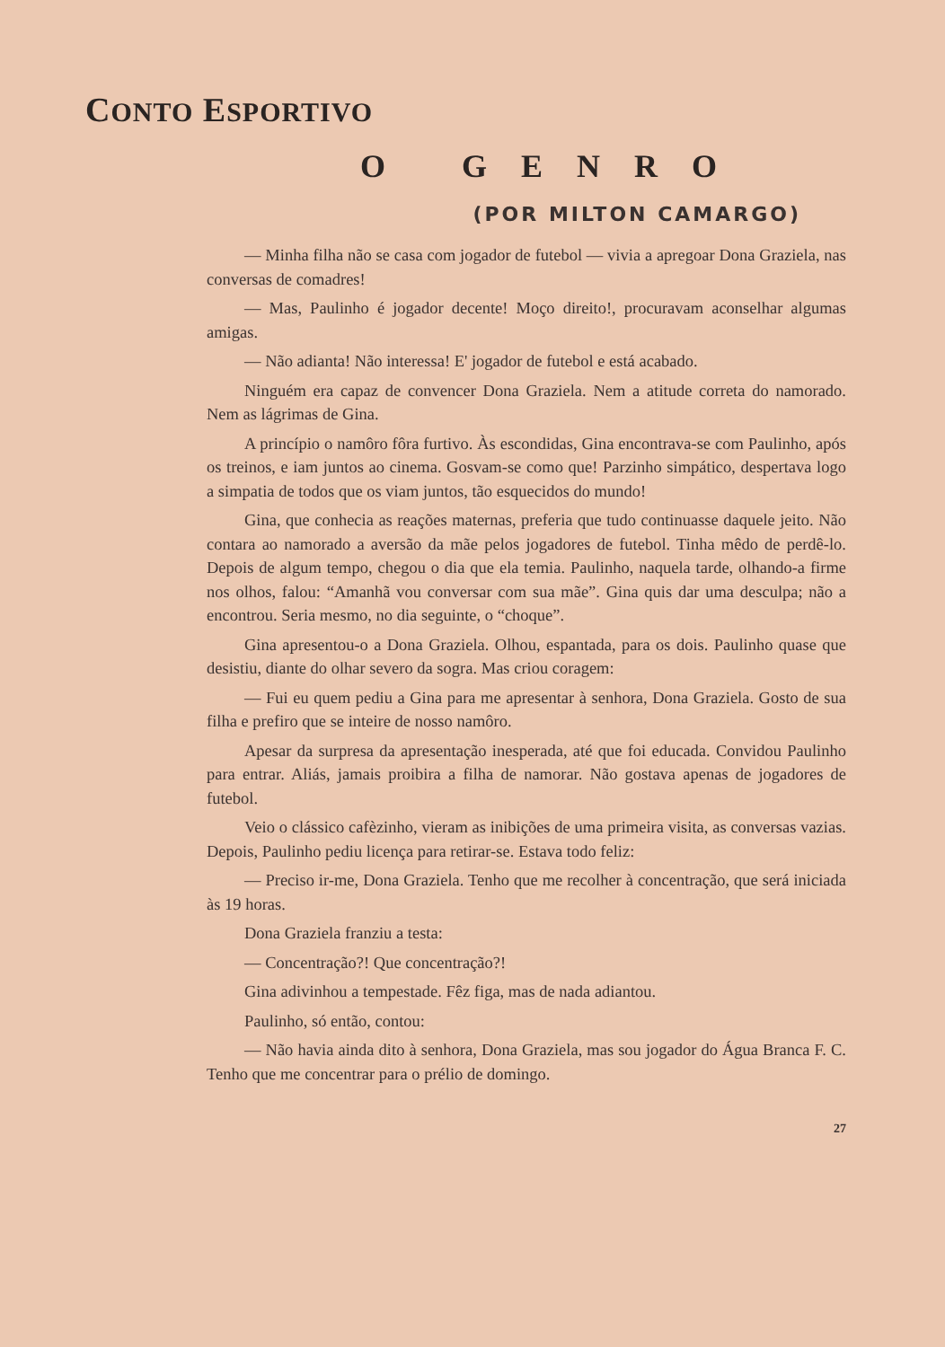CONTO ESPORTIVO
O GENRO
(POR MILTON CAMARGO)
— Minha filha não se casa com jogador de futebol — vivia a apregoar Dona Graziela, nas conversas de comadres!
— Mas, Paulinho é jogador decente! Moço direito!, procuravam aconselhar algumas amigas.
— Não adianta! Não interessa! E' jogador de futebol e está acabado.
Ninguém era capaz de convencer Dona Graziela. Nem a atitude correta do namorado. Nem as lágrimas de Gina.
A princípio o namôro fôra furtivo. Às escondidas, Gina encontrava-se com Paulinho, após os treinos, e iam juntos ao cinema. Gosvam-se como que! Parzinho simpático, despertava logo a simpatia de todos que os viam juntos, tão esquecidos do mundo!
Gina, que conhecia as reações maternas, preferia que tudo continuasse daquele jeito. Não contara ao namorado a aversão da mãe pelos jogadores de futebol. Tinha mêdo de perdê-lo. Depois de algum tempo, chegou o dia que ela temia. Paulinho, naquela tarde, olhando-a firme nos olhos, falou: “Amanhã vou conversar com sua mãe”. Gina quis dar uma desculpa; não a encontrou. Seria mesmo, no dia seguinte, o “choque”.
Gina apresentou-o a Dona Graziela. Olhou, espantada, para os dois. Paulinho quase que desistiu, diante do olhar severo da sogra. Mas criou coragem:
— Fui eu quem pediu a Gina para me apresentar à senhora, Dona Graziela. Gosto de sua filha e prefiro que se inteire de nosso namôro.
Apesar da surpresa da apresentação inesperada, até que foi educada. Convidou Paulinho para entrar. Aliás, jamais proibira a filha de namorar. Não gostava apenas de jogadores de futebol.
Veio o clássico cafèzinho, vieram as inibições de uma primeira visita, as conversas vazias. Depois, Paulinho pediu licença para retirar-se. Estava todo feliz:
— Preciso ir-me, Dona Graziela. Tenho que me recolher à concentração, que será iniciada às 19 horas.
Dona Graziela franziu a testa:
— Concentração?! Que concentração?!
Gina adivinhou a tempestade. Fêz figa, mas de nada adiantou.
Paulinho, só então, contou:
— Não havia ainda dito à senhora, Dona Graziela, mas sou jogador do Água Branca F. C. Tenho que me concentrar para o prélio de domingo.
27